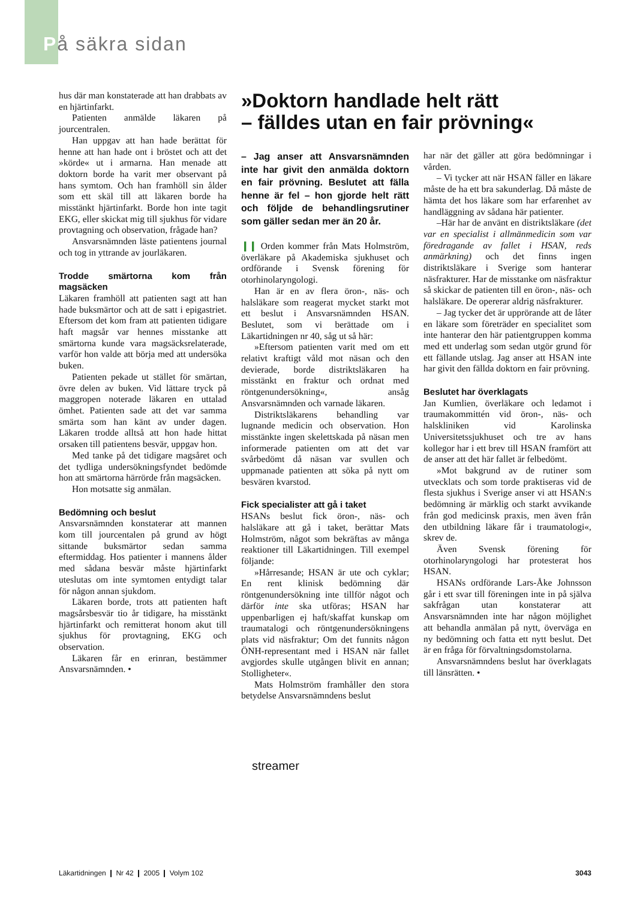På säkra sidan
hus där man konstaterade att han drabbats av en hjärtinfarkt.
Patienten anmälde läkaren på jourcentralen.
Han uppgav att han hade berättat för henne att han hade ont i bröstet och att det »körde« ut i armarna. Han menade att doktorn borde ha varit mer observant på hans symtom. Och han framhöll sin ålder som ett skäl till att läkaren borde ha misstänkt hjärtinfarkt. Borde hon inte tagit EKG, eller skickat mig till sjukhus för vidare provtagning och observation, frågade han?
Ansvarsnämnden läste patientens journal och tog in yttrande av jourläkaren.
Trodde smärtorna kom från magsäcken
Läkaren framhöll att patienten sagt att han hade buksmärtor och att de satt i epigastriet. Eftersom det kom fram att patienten tidigare haft magsår var hennes misstanke att smärtorna kunde vara magsäcksrelaterade, varför hon valde att börja med att undersöka buken.
Patienten pekade ut stället för smärtan, övre delen av buken. Vid lättare tryck på maggropen noterade läkaren en uttalad ömhet. Patienten sade att det var samma smärta som han känt av under dagen. Läkaren trodde alltså att hon hade hittat orsaken till patientens besvär, uppgav hon.
Med tanke på det tidigare magsåret och det tydliga undersökningsfyndet bedömde hon att smärtorna härrörde från magsäcken.
Hon motsatte sig anmälan.
Bedömning och beslut
Ansvarsnämnden konstaterar att mannen kom till jourcentalen på grund av högt sittande buksmärtor sedan samma eftermiddag. Hos patienter i mannens ålder med sådana besvär måste hjärtinfarkt uteslutas om inte symtomen entydigt talar för någon annan sjukdom.
Läkaren borde, trots att patienten haft magsårsbesvär tio år tidigare, ha misstänkt hjärtinfarkt och remitterat honom akut till sjukhus för provtagning, EKG och observation.
Läkaren får en erinran, bestämmer Ansvarsnämnden. •
»Doktorn handlade helt rätt
– fälldes utan en fair prövning«
– Jag anser att Ansvarsnämnden inte har givit den anmälda doktorn en fair prövning. Beslutet att fälla henne är fel – hon gjorde helt rätt och följde de behandlingsrutiner som gäller sedan mer än 20 år.
❙❙ Orden kommer från Mats Holmström, överläkare på Akademiska sjukhuset och ordförande i Svensk förening för otorhinolaryngologi.
Han är en av flera öron-, näs- och halsläkare som reagerat mycket starkt mot ett beslut i Ansvarsnämnden HSAN. Beslutet, som vi berättade om i Läkartidningen nr 40, såg ut så här:
»Eftersom patienten varit med om ett relativt kraftigt våld mot näsan och den devierade, borde distriktsläkaren ha misstänkt en fraktur och ordnat med röntgenundersökning«, ansåg Ansvarsnämnden och varnade läkaren.
Distriktsläkarens behandling var lugnande medicin och observation. Hon misstänkte ingen skelettskada på näsan men informerade patienten om att det var svårbedömt då näsan var svullen och uppmanade patienten att söka på nytt om besvären kvarstod.
Fick specialister att gå i taket
HSANs beslut fick öron-, näs- och halsläkare att gå i taket, berättar Mats Holmström, något som bekräftas av många reaktioner till Läkartidningen. Till exempel följande:
»Hårresande; HSAN är ute och cyklar; En rent klinisk bedömning där röntgenundersökning inte tillför något och därför inte ska utföras; HSAN har uppenbarligen ej haft/skaffat kunskap om traumatalogi och röntgenundersökningens plats vid näsfraktur; Om det funnits någon ÖNH-representant med i HSAN när fallet avgjordes skulle utgången blivit en annan; Stolligheter«.
Mats Holmström framhåller den stora betydelse Ansvarsnämndens beslut
har när det gäller att göra bedömningar i vården.
– Vi tycker att när HSAN fäller en läkare måste de ha ett bra sakunderlag. Då måste de hämta det hos läkare som har erfarenhet av handläggning av sådana här patienter.
–Här har de använt en distriktsläkare (det var en specialist i allmänmedicin som var föredragande av fallet i HSAN, reds anmärkning) och det finns ingen distriktsläkare i Sverige som hanterar näsfrakturer. Har de misstanke om näsfraktur så skickar de patienten till en öron-, näs- och halsläkare. De opererar aldrig näsfrakturer.
– Jag tycker det är upprörande att de låter en läkare som företräder en specialitet som inte hanterar den här patientgruppen komma med ett underlag som sedan utgör grund för ett fällande utslag. Jag anser att HSAN inte har givit den fällda doktorn en fair prövning.
Beslutet har överklagats
Jan Kumlien, överläkare och ledamot i traumakommittén vid öron-, näs- och halskliniken vid Karolinska Universitetssjukhuset och tre av hans kollegor har i ett brev till HSAN framfört att de anser att det här fallet är felbedömt.
»Mot bakgrund av de rutiner som utvecklats och som torde praktiseras vid de flesta sjukhus i Sverige anser vi att HSAN:s bedömning är märklig och starkt avvikande från god medicinsk praxis, men även från den utbildning läkare får i traumatologi«, skrev de.
Även Svensk förening för otorhinolaryngologi har protesterat hos HSAN.
HSANs ordförande Lars-Åke Johnsson går i ett svar till föreningen inte in på själva sakfrågan utan konstaterar att Ansvarsnämnden inte har någon möjlighet att behandla anmälan på nytt, överväga en ny bedömning och fatta ett nytt beslut. Det är en fråga för förvaltningsdomstolarna.
Ansvarsnämndens beslut har överklagats till länsrätten. •
streamer
Läkartidningen ❙ Nr 42 ❙ 2005 ❙ Volym 102 3043